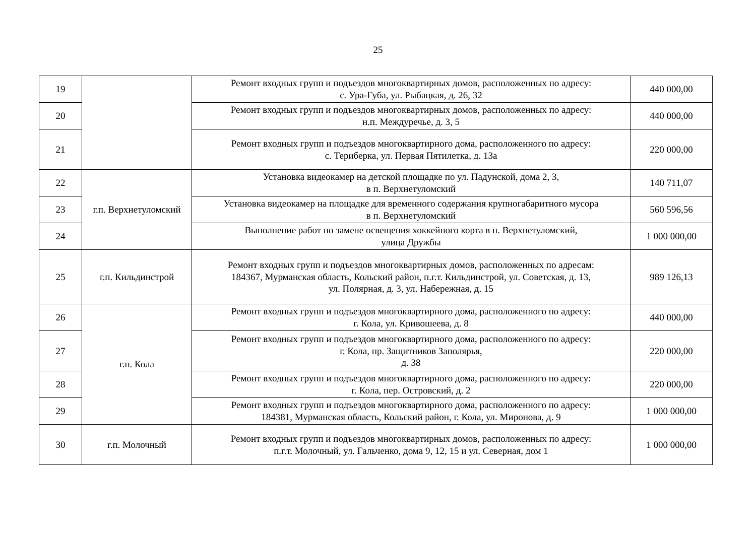25
| 19 | | Ремонт входных групп и подъездов многоквартирных домов, расположенных по адресу: с. Ура-Губа, ул. Рыбацкая, д. 26, 32 | 440 000,00 |
| 20 | | Ремонт входных групп и подъездов многоквартирных домов, расположенных по адресу: н.п. Междуречье, д. 3, 5 | 440 000,00 |
| 21 | | Ремонт входных групп и подъездов многоквартирного дома, расположенного по адресу: с. Териберка, ул. Первая Пятилетка, д. 13а | 220 000,00 |
| 22 | г.п. Верхнетуломский | Установка видеокамер на детской площадке по ул. Падунской, дома 2, 3, в п. Верхнетуломский | 140 711,07 |
| 23 | | Установка видеокамер на площадке для временного содержания крупногабаритного мусора в п. Верхнетуломский | 560 596,56 |
| 24 | | Выполнение работ по замене освещения хоккейного корта в п. Верхнетуломский, улица Дружбы | 1 000 000,00 |
| 25 | г.п. Кильдинстрой | Ремонт входных групп и подъездов многоквартирных домов, расположенных по адресам: 184367, Мурманская область, Кольский район, п.г.т. Кильдинстрой, ул. Советская, д. 13, ул. Полярная, д. 3, ул. Набережная, д. 15 | 989 126,13 |
| 26 | г.п. Кола | Ремонт входных групп и подъездов многоквартирного дома, расположенного по адресу: г. Кола, ул. Кривошеева, д. 8 | 440 000,00 |
| 27 | | Ремонт входных групп и подъездов многоквартирного дома, расположенного по адресу: г. Кола, пр. Защитников Заполярья, д. 38 | 220 000,00 |
| 28 | | Ремонт входных групп и подъездов многоквартирного дома, расположенного по адресу: г. Кола, пер. Островский, д. 2 | 220 000,00 |
| 29 | | Ремонт входных групп и подъездов многоквартирного дома, расположенного по адресу: 184381, Мурманская область, Кольский район, г. Кола, ул. Миронова, д. 9 | 1 000 000,00 |
| 30 | г.п. Молочный | Ремонт входных групп и подъездов многоквартирных домов, расположенных по адресу: п.г.т. Молочный, ул. Гальченко, дома 9, 12, 15 и ул. Северная, дом 1 | 1 000 000,00 |